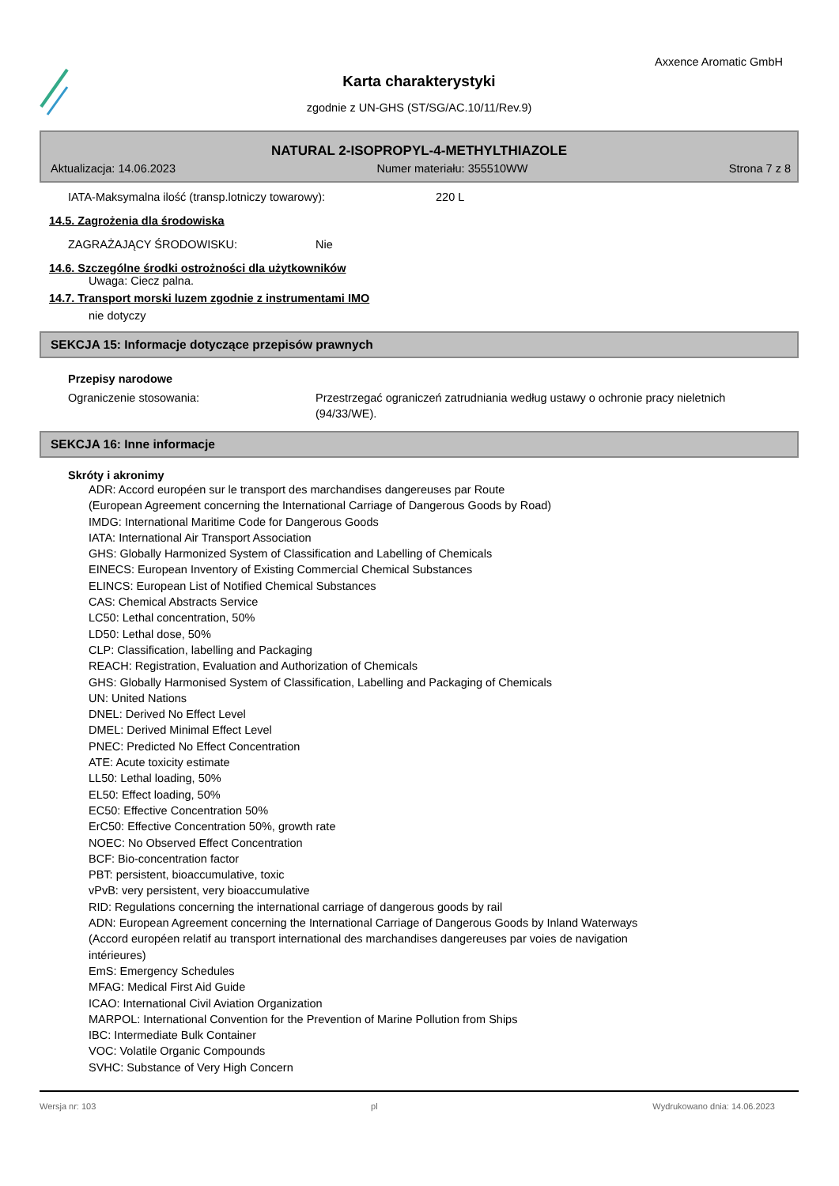Axxence Aromatic GmbH
Karta charakterystyki
zgodnie z UN-GHS (ST/SG/AC.10/11/Rev.9)
NATURAL 2-ISOPROPYL-4-METHYLTHIAZOLE
Aktualizacja: 14.06.2023 Numer materiału: 355510WW Strona 7 z 8
IATA-Maksymalna ilość (transp.lotniczy towarowy): 220 L
14.5. Zagrożenia dla środowiska
ZAGRAŻAJĄCY ŚRODOWISKU: Nie
14.6. Szczególne środki ostrożności dla użytkowników
Uwaga: Ciecz palna.
14.7. Transport morski luzem zgodnie z instrumentami IMO
nie dotyczy
SEKCJA 15: Informacje dotyczące przepisów prawnych
Przepisy narodowe
Ograniczenie stosowania: Przestrzegać ograniczeń zatrudniania według ustawy o ochronie pracy nieletnich (94/33/WE).
SEKCJA 16: Inne informacje
Skróty i akronimy
ADR: Accord européen sur le transport des marchandises dangereuses par Route
(European Agreement concerning the International Carriage of Dangerous Goods by Road)
IMDG: International Maritime Code for Dangerous Goods
IATA: International Air Transport Association
GHS: Globally Harmonized System of Classification and Labelling of Chemicals
EINECS: European Inventory of Existing Commercial Chemical Substances
ELINCS: European List of Notified Chemical Substances
CAS: Chemical Abstracts Service
LC50: Lethal concentration, 50%
LD50: Lethal dose, 50%
CLP: Classification, labelling and Packaging
REACH: Registration, Evaluation and Authorization of Chemicals
GHS: Globally Harmonised System of Classification, Labelling and Packaging of Chemicals
UN: United Nations
DNEL: Derived No Effect Level
DMEL: Derived Minimal Effect Level
PNEC: Predicted No Effect Concentration
ATE: Acute toxicity estimate
LL50: Lethal loading, 50%
EL50: Effect loading, 50%
EC50: Effective Concentration 50%
ErC50: Effective Concentration 50%, growth rate
NOEC: No Observed Effect Concentration
BCF: Bio-concentration factor
PBT: persistent, bioaccumulative, toxic
vPvB: very persistent, very bioaccumulative
RID: Regulations concerning the international carriage of dangerous goods by rail
ADN: European Agreement concerning the International Carriage of Dangerous Goods by Inland Waterways
(Accord européen relatif au transport international des marchandises dangereuses par voies de navigation
intérieures)
EmS: Emergency Schedules
MFAG: Medical First Aid Guide
ICAO: International Civil Aviation Organization
MARPOL: International Convention for the Prevention of Marine Pollution from Ships
IBC: Intermediate Bulk Container
VOC: Volatile Organic Compounds
SVHC: Substance of Very High Concern
Wersja nr: 103 pl Wydrukowano dnia: 14.06.2023